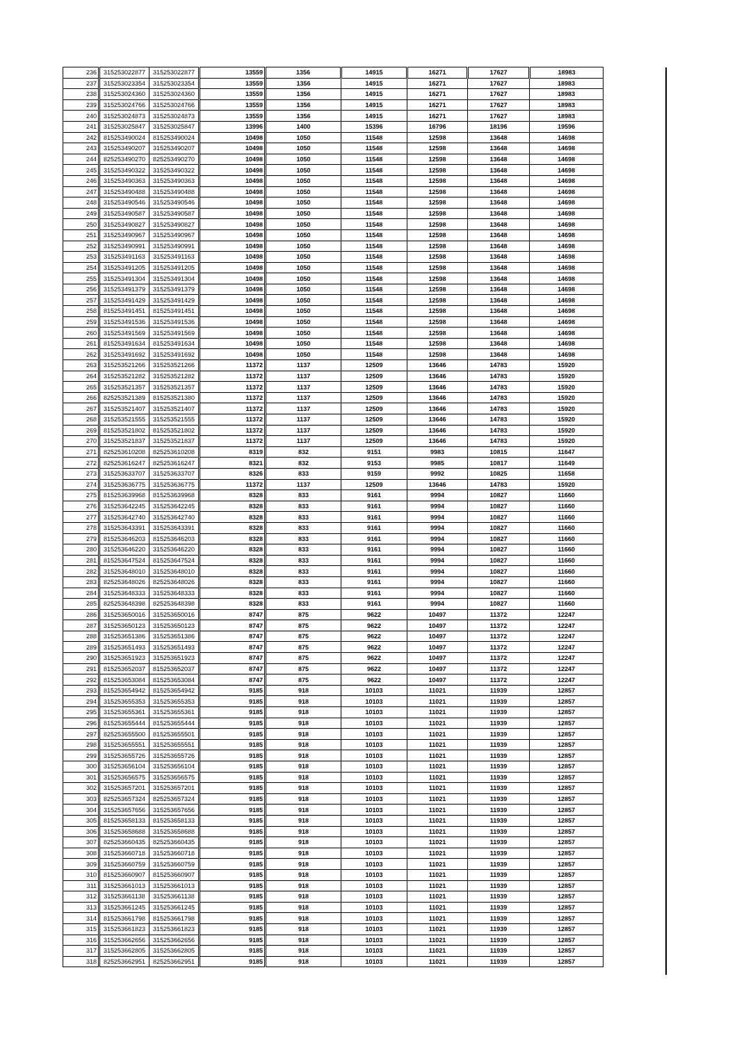| 236 | 315253022877 | 315253022877 | 13559 | 1356 | 14915 | 16271 | 17627 | 18983 |
| 237 | 315253023354 | 315253023354 | 13559 | 1356 | 14915 | 16271 | 17627 | 18983 |
| 238 | 315253024360 | 315253024360 | 13559 | 1356 | 14915 | 16271 | 17627 | 18983 |
| 239 | 315253024766 | 315253024766 | 13559 | 1356 | 14915 | 16271 | 17627 | 18983 |
| 240 | 315253024873 | 315253024873 | 13559 | 1356 | 14915 | 16271 | 17627 | 18983 |
| 241 | 315253025847 | 315253025847 | 13996 | 1400 | 15396 | 16796 | 18196 | 19596 |
| 242 | 815253490024 | 815253490024 | 10498 | 1050 | 11548 | 12598 | 13648 | 14698 |
| 243 | 315253490207 | 315253490207 | 10498 | 1050 | 11548 | 12598 | 13648 | 14698 |
| 244 | 825253490270 | 825253490270 | 10498 | 1050 | 11548 | 12598 | 13648 | 14698 |
| 245 | 315253490322 | 315253490322 | 10498 | 1050 | 11548 | 12598 | 13648 | 14698 |
| 246 | 315253490363 | 315253490363 | 10498 | 1050 | 11548 | 12598 | 13648 | 14698 |
| 247 | 315253490488 | 315253490488 | 10498 | 1050 | 11548 | 12598 | 13648 | 14698 |
| 248 | 315253490546 | 315253490546 | 10498 | 1050 | 11548 | 12598 | 13648 | 14698 |
| 249 | 315253490587 | 315253490587 | 10498 | 1050 | 11548 | 12598 | 13648 | 14698 |
| 250 | 315253490827 | 315253490827 | 10498 | 1050 | 11548 | 12598 | 13648 | 14698 |
| 251 | 315253490967 | 315253490967 | 10498 | 1050 | 11548 | 12598 | 13648 | 14698 |
| 252 | 315253490991 | 315253490991 | 10498 | 1050 | 11548 | 12598 | 13648 | 14698 |
| 253 | 315253491163 | 315253491163 | 10498 | 1050 | 11548 | 12598 | 13648 | 14698 |
| 254 | 315253491205 | 315253491205 | 10498 | 1050 | 11548 | 12598 | 13648 | 14698 |
| 255 | 315253491304 | 315253491304 | 10498 | 1050 | 11548 | 12598 | 13648 | 14698 |
| 256 | 315253491379 | 315253491379 | 10498 | 1050 | 11548 | 12598 | 13648 | 14698 |
| 257 | 315253491429 | 315253491429 | 10498 | 1050 | 11548 | 12598 | 13648 | 14698 |
| 258 | 815253491451 | 815253491451 | 10498 | 1050 | 11548 | 12598 | 13648 | 14698 |
| 259 | 315253491536 | 315253491536 | 10498 | 1050 | 11548 | 12598 | 13648 | 14698 |
| 260 | 315253491569 | 315253491569 | 10498 | 1050 | 11548 | 12598 | 13648 | 14698 |
| 261 | 815253491634 | 815253491634 | 10498 | 1050 | 11548 | 12598 | 13648 | 14698 |
| 262 | 315253491692 | 315253491692 | 10498 | 1050 | 11548 | 12598 | 13648 | 14698 |
| 263 | 315253521266 | 315253521266 | 11372 | 1137 | 12509 | 13646 | 14783 | 15920 |
| 264 | 315253521282 | 315253521282 | 11372 | 1137 | 12509 | 13646 | 14783 | 15920 |
| 265 | 315253521357 | 315253521357 | 11372 | 1137 | 12509 | 13646 | 14783 | 15920 |
| 266 | 825253521389 | 815253521380 | 11372 | 1137 | 12509 | 13646 | 14783 | 15920 |
| 267 | 315253521407 | 315253521407 | 11372 | 1137 | 12509 | 13646 | 14783 | 15920 |
| 268 | 315253521555 | 315253521555 | 11372 | 1137 | 12509 | 13646 | 14783 | 15920 |
| 269 | 815253521802 | 815253521802 | 11372 | 1137 | 12509 | 13646 | 14783 | 15920 |
| 270 | 315253521837 | 315253521837 | 11372 | 1137 | 12509 | 13646 | 14783 | 15920 |
| 271 | 825253610208 | 825253610208 | 8319 | 832 | 9151 | 9983 | 10815 | 11647 |
| 272 | 825253616247 | 825253616247 | 8321 | 832 | 9153 | 9985 | 10817 | 11649 |
| 273 | 315253633707 | 315253633707 | 8326 | 833 | 9159 | 9992 | 10825 | 11658 |
| 274 | 315253636775 | 315253636775 | 11372 | 1137 | 12509 | 13646 | 14783 | 15920 |
| 275 | 815253639968 | 815253639968 | 8328 | 833 | 9161 | 9994 | 10827 | 11660 |
| 276 | 315253642245 | 315253642245 | 8328 | 833 | 9161 | 9994 | 10827 | 11660 |
| 277 | 315253642740 | 315253642740 | 8328 | 833 | 9161 | 9994 | 10827 | 11660 |
| 278 | 315253643391 | 315253643391 | 8328 | 833 | 9161 | 9994 | 10827 | 11660 |
| 279 | 815253646203 | 815253646203 | 8328 | 833 | 9161 | 9994 | 10827 | 11660 |
| 280 | 315253646220 | 315253646220 | 8328 | 833 | 9161 | 9994 | 10827 | 11660 |
| 281 | 815253647524 | 815253647524 | 8328 | 833 | 9161 | 9994 | 10827 | 11660 |
| 282 | 315253648010 | 315253648010 | 8328 | 833 | 9161 | 9994 | 10827 | 11660 |
| 283 | 825253648026 | 825253648026 | 8328 | 833 | 9161 | 9994 | 10827 | 11660 |
| 284 | 315253648333 | 315253648333 | 8328 | 833 | 9161 | 9994 | 10827 | 11660 |
| 285 | 825253648398 | 825253648398 | 8328 | 833 | 9161 | 9994 | 10827 | 11660 |
| 286 | 315253650016 | 315253650016 | 8747 | 875 | 9622 | 10497 | 11372 | 12247 |
| 287 | 315253650123 | 315253650123 | 8747 | 875 | 9622 | 10497 | 11372 | 12247 |
| 288 | 315253651386 | 315253651386 | 8747 | 875 | 9622 | 10497 | 11372 | 12247 |
| 289 | 315253651493 | 315253651493 | 8747 | 875 | 9622 | 10497 | 11372 | 12247 |
| 290 | 315253651923 | 315253651923 | 8747 | 875 | 9622 | 10497 | 11372 | 12247 |
| 291 | 815253652037 | 815253652037 | 8747 | 875 | 9622 | 10497 | 11372 | 12247 |
| 292 | 815253653084 | 815253653084 | 8747 | 875 | 9622 | 10497 | 11372 | 12247 |
| 293 | 815253654942 | 815253654942 | 9185 | 918 | 10103 | 11021 | 11939 | 12857 |
| 294 | 315253655353 | 315253655353 | 9185 | 918 | 10103 | 11021 | 11939 | 12857 |
| 295 | 315253655361 | 315253655361 | 9185 | 918 | 10103 | 11021 | 11939 | 12857 |
| 296 | 815253655444 | 815253655444 | 9185 | 918 | 10103 | 11021 | 11939 | 12857 |
| 297 | 825253655500 | 815253655501 | 9185 | 918 | 10103 | 11021 | 11939 | 12857 |
| 298 | 315253655551 | 315253655551 | 9185 | 918 | 10103 | 11021 | 11939 | 12857 |
| 299 | 315253655726 | 315253655726 | 9185 | 918 | 10103 | 11021 | 11939 | 12857 |
| 300 | 315253656104 | 315253656104 | 9185 | 918 | 10103 | 11021 | 11939 | 12857 |
| 301 | 315253656575 | 315253656575 | 9185 | 918 | 10103 | 11021 | 11939 | 12857 |
| 302 | 315253657201 | 315253657201 | 9185 | 918 | 10103 | 11021 | 11939 | 12857 |
| 303 | 825253657324 | 825253657324 | 9185 | 918 | 10103 | 11021 | 11939 | 12857 |
| 304 | 315253657656 | 315253657656 | 9185 | 918 | 10103 | 11021 | 11939 | 12857 |
| 305 | 815253658133 | 815253658133 | 9185 | 918 | 10103 | 11021 | 11939 | 12857 |
| 306 | 315253658688 | 315253658688 | 9185 | 918 | 10103 | 11021 | 11939 | 12857 |
| 307 | 825253660435 | 825253660435 | 9185 | 918 | 10103 | 11021 | 11939 | 12857 |
| 308 | 315253660718 | 315253660718 | 9185 | 918 | 10103 | 11021 | 11939 | 12857 |
| 309 | 315253660759 | 315253660759 | 9185 | 918 | 10103 | 11021 | 11939 | 12857 |
| 310 | 815253660907 | 815253660907 | 9185 | 918 | 10103 | 11021 | 11939 | 12857 |
| 311 | 315253661013 | 315253661013 | 9185 | 918 | 10103 | 11021 | 11939 | 12857 |
| 312 | 315253661138 | 315253661138 | 9185 | 918 | 10103 | 11021 | 11939 | 12857 |
| 313 | 315253661245 | 315253661245 | 9185 | 918 | 10103 | 11021 | 11939 | 12857 |
| 314 | 815253661798 | 815253661798 | 9185 | 918 | 10103 | 11021 | 11939 | 12857 |
| 315 | 315253661823 | 315253661823 | 9185 | 918 | 10103 | 11021 | 11939 | 12857 |
| 316 | 315253662656 | 315253662656 | 9185 | 918 | 10103 | 11021 | 11939 | 12857 |
| 317 | 315253662805 | 315253662805 | 9185 | 918 | 10103 | 11021 | 11939 | 12857 |
| 318 | 825253662951 | 825253662951 | 9185 | 918 | 10103 | 11021 | 11939 | 12857 |